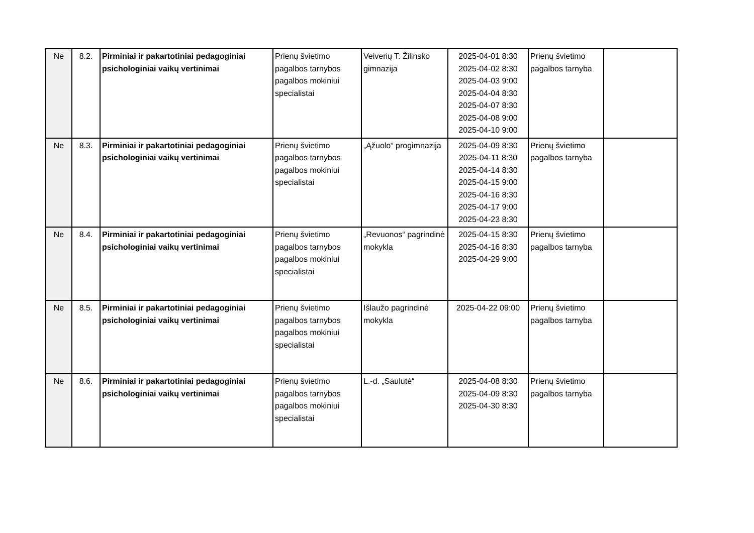| Ne | 8.2. | Pirminiai ir pakartotiniai pedagoginiai psichologiniai vaikų vertinimai | Prienų švietimo pagalbos tarnybos pagalbos mokiniui specialistai | Veiverių T. Žilinsko gimnazija | 2025-04-01 8:30 2025-04-02 8:30 2025-04-03 9:00 2025-04-04 8:30 2025-04-07 8:30 2025-04-08 9:00 2025-04-10 9:00 | Prienų švietimo pagalbos tarnyba | |
| Ne | 8.3. | Pirminiai ir pakartotiniai pedagoginiai psichologiniai vaikų vertinimai | Prienų švietimo pagalbos tarnybos pagalbos mokiniui specialistai | „Ąžuolo“ progimnazija | 2025-04-09 8:30 2025-04-11 8:30 2025-04-14 8:30 2025-04-15 9:00 2025-04-16 8:30 2025-04-17 9:00 2025-04-23 8:30 | Prienų švietimo pagalbos tarnyba | |
| Ne | 8.4. | Pirminiai ir pakartotiniai pedagoginiai psichologiniai vaikų vertinimai | Prienų švietimo pagalbos tarnybos pagalbos mokiniui specialistai | „Revuonos“ pagrindinė mokykla | 2025-04-15 8:30 2025-04-16 8:30 2025-04-29 9:00 | Prienų švietimo pagalbos tarnyba | |
| Ne | 8.5. | Pirminiai ir pakartotiniai pedagoginiai psichologiniai vaikų vertinimai | Prienų švietimo pagalbos tarnybos pagalbos mokiniui specialistai | Išlaužo pagrindinė mokykla | 2025-04-22 09:00 | Prienų švietimo pagalbos tarnyba | |
| Ne | 8.6. | Pirminiai ir pakartotiniai pedagoginiai psichologiniai vaikų vertinimai | Prienų švietimo pagalbos tarnybos pagalbos mokiniui specialistai | L.-d. „Saulutė“ | 2025-04-08 8:30 2025-04-09 8:30 2025-04-30 8:30 | Prienų švietimo pagalbos tarnyba | |